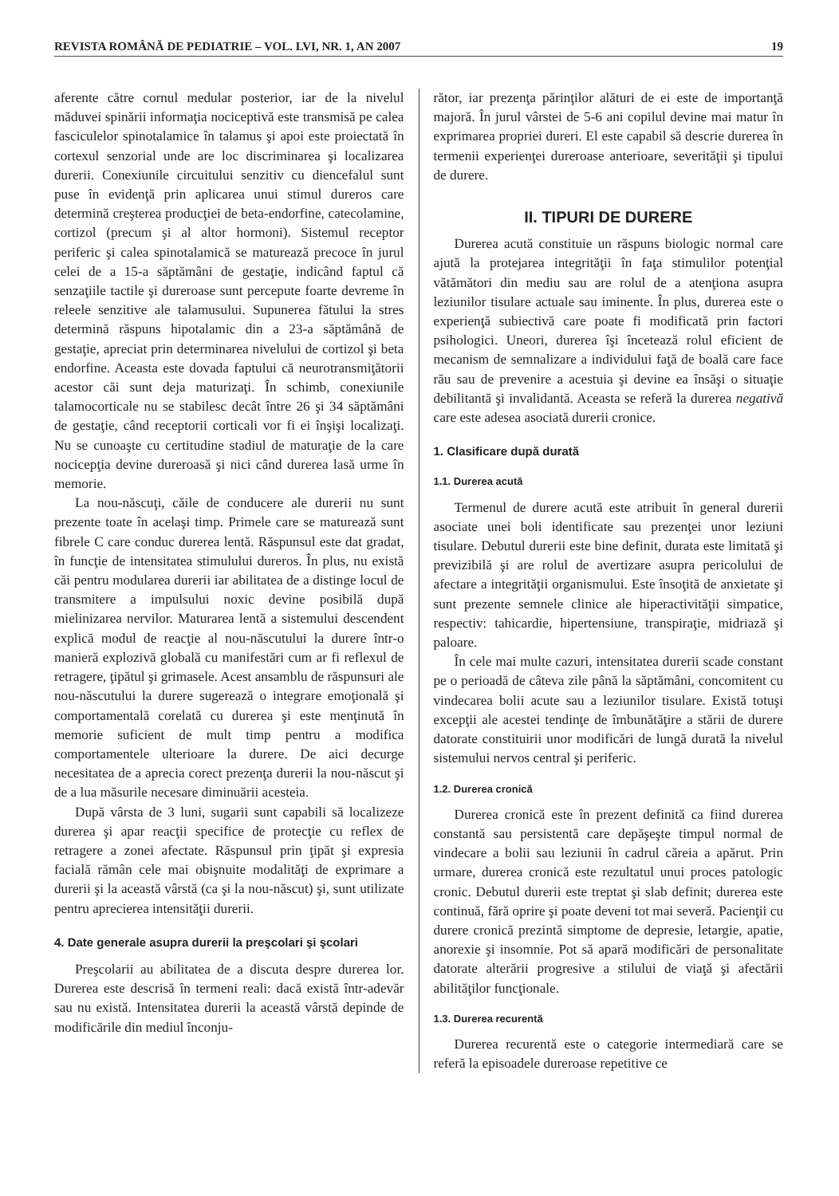REVISTA ROMÂNĂ DE PEDIATRIE – VOL. LVI, NR. 1, AN 2007 19
aferente către cornul medular posterior, iar de la nivelul măduvei spinării informaţia nociceptivă este transmisă pe calea fasciculelor spinotalamice în talamus şi apoi este proiectată în cortexul senzorial unde are loc discriminarea şi localizarea durerii. Conexiunile circuitului senzitiv cu diencefalul sunt puse în evidenţă prin aplicarea unui stimul dureros care determină creşterea producţiei de beta-endorfine, catecolamine, cortizol (precum şi al altor hormoni). Sistemul receptor periferic şi calea spinotalamică se maturează precoce în jurul celei de a 15-a săptămâni de gestaţie, indicând faptul că senzaţiile tactile şi dureroase sunt percepute foarte devreme în releele senzitive ale talamusului. Supunerea fătului la stres determină răspuns hipotalamic din a 23-a săptămână de gestaţie, apreciat prin determinarea nivelului de cortizol şi beta endorfine. Aceasta este dovada faptului că neurotransmiţătorii acestor căi sunt deja maturizaţi. În schimb, conexiunile talamocorticale nu se stabilesc decât între 26 şi 34 săptămâni de gestaţie, când receptorii corticali vor fi ei înşişi localizaţi. Nu se cunoaşte cu certitudine stadiul de maturaţie de la care nocicepţia devine dureroasă şi nici când durerea lasă urme în memorie.
La nou-născuţi, căile de conducere ale durerii nu sunt prezente toate în acelaşi timp. Primele care se maturează sunt fibrele C care conduc durerea lentă. Răspunsul este dat gradat, în funcţie de intensitatea stimulului dureros. În plus, nu există căi pentru modularea durerii iar abilitatea de a distinge locul de transmitere a impulsului noxic devine posibilă după mielinizarea nervilor. Maturarea lentă a sistemului descendent explică modul de reacţie al nou-născutului la durere într-o manieră explozivă globală cu manifestări cum ar fi reflexul de retragere, ţipătul şi grimasele. Acest ansamblu de răspunsuri ale nou-născutului la durere sugerează o integrare emoţională şi comportamentală corelată cu durerea şi este menţinută în memorie suficient de mult timp pentru a modifica comportamentele ulterioare la durere. De aici decurge necesitatea de a aprecia corect prezenţa durerii la nou-născut şi de a lua măsurile necesare diminuării acesteia.
După vârsta de 3 luni, sugarii sunt capabili să localizeze durerea şi apar reacţii specifice de protecţie cu reflex de retragere a zonei afectate. Răspunsul prin ţipăt şi expresia facială rămân cele mai obişnuite modalităţi de exprimare a durerii şi la această vârstă (ca şi la nou-născut) şi, sunt utilizate pentru aprecierea intensităţii durerii.
4. Date generale asupra durerii la preşcolari şi şcolari
Preşcolarii au abilitatea de a discuta despre durerea lor. Durerea este descrisă în termeni reali: dacă există într-adevăr sau nu există. Intensitatea durerii la această vârstă depinde de modificările din mediul înconju-
rător, iar prezenţa părinţilor alături de ei este de importanţă majoră. În jurul vârstei de 5-6 ani copilul devine mai matur în exprimarea propriei dureri. El este capabil să descrie durerea în termenii experienţei dureroase anterioare, severităţii şi tipului de durere.
II. TIPURI DE DURERE
Durerea acută constituie un răspuns biologic normal care ajută la protejarea integrităţii în faţa stimulilor potenţial vătămători din mediu sau are rolul de a atenţiona asupra leziunilor tisulare actuale sau iminente. În plus, durerea este o experienţă subiectivă care poate fi modificată prin factori psihologici. Uneori, durerea îşi încetează rolul eficient de mecanism de semnalizare a individului faţă de boală care face rău sau de prevenire a acestuia şi devine ea însăşi o situaţie debilitantă şi invalidantă. Aceasta se referă la durerea negativă care este adesea asociată durerii cronice.
1. Clasificare după durată
1.1. Durerea acută
Termenul de durere acută este atribuit în general durerii asociate unei boli identificate sau prezenţei unor leziuni tisulare. Debutul durerii este bine definit, durata este limitată şi previzibilă şi are rolul de avertizare asupra pericolului de afectare a integrităţii organismului. Este însoţită de anxietate şi sunt prezente semnele clinice ale hiperactivităţii simpatice, respectiv: tahicardie, hipertensiune, transpiraţie, midriază şi paloare.
În cele mai multe cazuri, intensitatea durerii scade constant pe o perioadă de câteva zile până la săptămâni, concomitent cu vindecarea bolii acute sau a leziunilor tisulare. Există totuşi excepţii ale acestei tendinţe de îmbunătăţire a stării de durere datorate constituirii unor modificări de lungă durată la nivelul sistemului nervos central şi periferic.
1.2. Durerea cronică
Durerea cronică este în prezent definită ca fiind durerea constantă sau persistentă care depăşeşte timpul normal de vindecare a bolii sau leziunii în cadrul căreia a apărut. Prin urmare, durerea cronică este rezultatul unui proces patologic cronic. Debutul durerii este treptat şi slab definit; durerea este continuă, fără oprire şi poate deveni tot mai severă. Pacienţii cu durere cronică prezintă simptome de depresie, letargie, apatie, anorexie şi insomnie. Pot să apară modificări de personalitate datorate alterării progresive a stilului de viaţă şi afectării abilităţilor funcţionale.
1.3. Durerea recurentă
Durerea recurentă este o categorie intermediară care se referă la episoadele dureroase repetitive ce